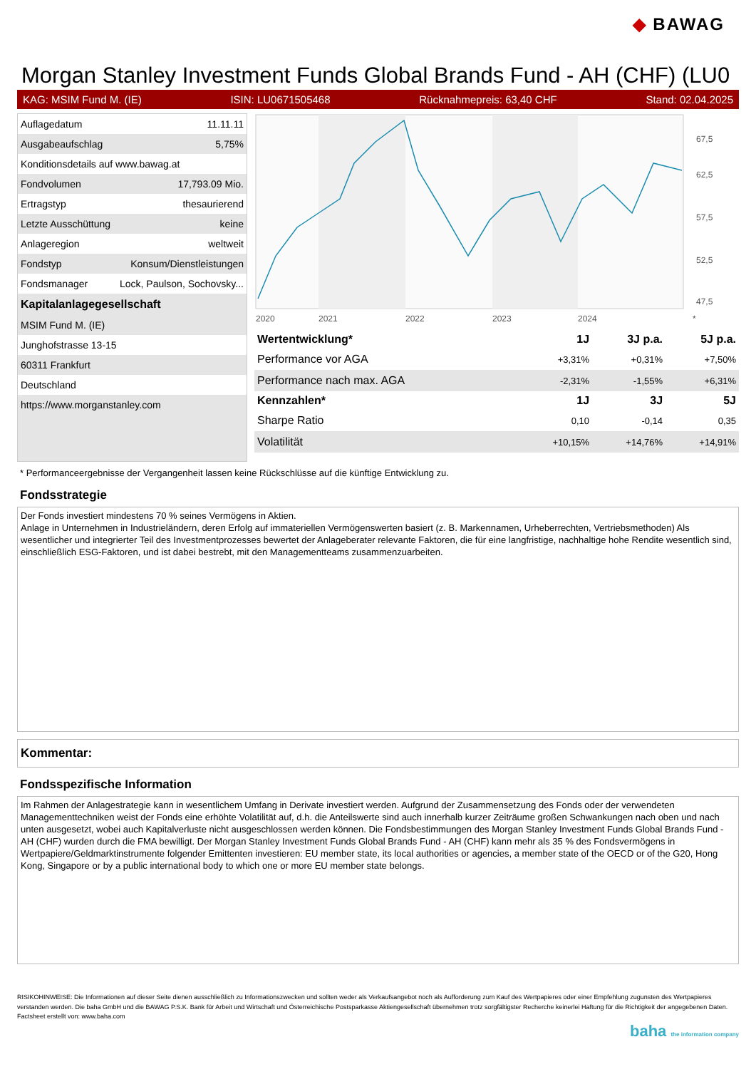◆ BAWAG
Morgan Stanley Investment Funds Global Brands Fund - AH (CHF) (LU0
KAG: MSIM Fund M. (IE) ISIN: LU0671505468 Rücknahmepreis: 63,40 CHF Stand: 02.04.2025
| Auflagedatum | 11.11.11 |
| Ausgabeaufschlag | 5,75% |
| Konditionsdetails auf www.bawag.at | |
| Fondvolumen | 17,793.09 Mio. |
| Ertragstyp | thesaurierend |
| Letzte Ausschüttung | keine |
| Anlageregion | weltweit |
| Fondstyp | Konsum/Dienstleistungen |
| Fondsmanager | Lock, Paulson, Sochovsky... |
| Kapitalanlagegesellschaft | |
| MSIM Fund M. (IE) | |
| Junghofstrasse 13-15 | |
| 60311 Frankfurt | |
| Deutschland | |
| https://www.morganstanley.com | |
67,5
62,5
57,5
52,5
47,5
2020
2021
2022
2023
2024
*
| Wertentwicklung* | 1J | 3J p.a. | 5J p.a. |
| --- | --- | --- | --- |
| Performance vor AGA | +3,31% | +0,31% | +7,50% |
| Performance nach max. AGA | -2,31% | -1,55% | +6,31% |
| Kennzahlen* | 1J | 3J | 5J |
| Sharpe Ratio | 0,10 | -0,14 | 0,35 |
| Volatilität | +10,15% | +14,76% | +14,91% |
* Performanceergebnisse der Vergangenheit lassen keine Rückschlüsse auf die künftige Entwicklung zu.
Fondsstrategie
Der Fonds investiert mindestens 70 % seines Vermögens in Aktien.
Anlage in Unternehmen in Industrieländern, deren Erfolg auf immateriellen Vermögenswerten basiert (z. B. Markennamen, Urheberrechten, Vertriebsmethoden) Als wesentlicher und integrierter Teil des Investmentprozesses bewertet der Anlageberater relevante Faktoren, die für eine langfristige, nachhaltige hohe Rendite wesentlich sind, einschließlich ESG-Faktoren, und ist dabei bestrebt, mit den Managementteams zusammenzuarbeiten.
Kommentar:
Fondsspezifische Information
Im Rahmen der Anlagestrategie kann in wesentlichem Umfang in Derivate investiert werden. Aufgrund der Zusammensetzung des Fonds oder der verwendeten Managementtechniken weist der Fonds eine erhöhte Volatilität auf, d.h. die Anteilswerte sind auch innerhalb kurzer Zeiträume großen Schwankungen nach oben und nach unten ausgesetzt, wobei auch Kapitalverluste nicht ausgeschlossen werden können. Die Fondsbestimmungen des Morgan Stanley Investment Funds Global Brands Fund - AH (CHF) wurden durch die FMA bewilligt. Der Morgan Stanley Investment Funds Global Brands Fund - AH (CHF) kann mehr als 35 % des Fondsvermögens in Wertpapiere/Geldmarktinstrumente folgender Emittenten investieren: EU member state, its local authorities or agencies, a member state of the OECD or of the G20, Hong Kong, Singapore or by a public international body to which one or more EU member state belongs.
RISIKOHINWEISE: Die Informationen auf dieser Seite dienen ausschließlich zu Informationszwecken und sollten weder als Verkaufsangebot noch als Aufforderung zum Kauf des Wertpapieres oder einer Empfehlung zugunsten des Wertpapieres verstanden werden. Die baha GmbH und die BAWAG P.S.K. Bank für Arbeit und Wirtschaft und Österreichische Postsparkasse Aktiengesellschaft übernehmen trotz sorgfältigster Recherche keinerlei Haftung für die Richtigkeit der angegebenen Daten.
Factsheet erstellt von: www.baha.com
baha the information company